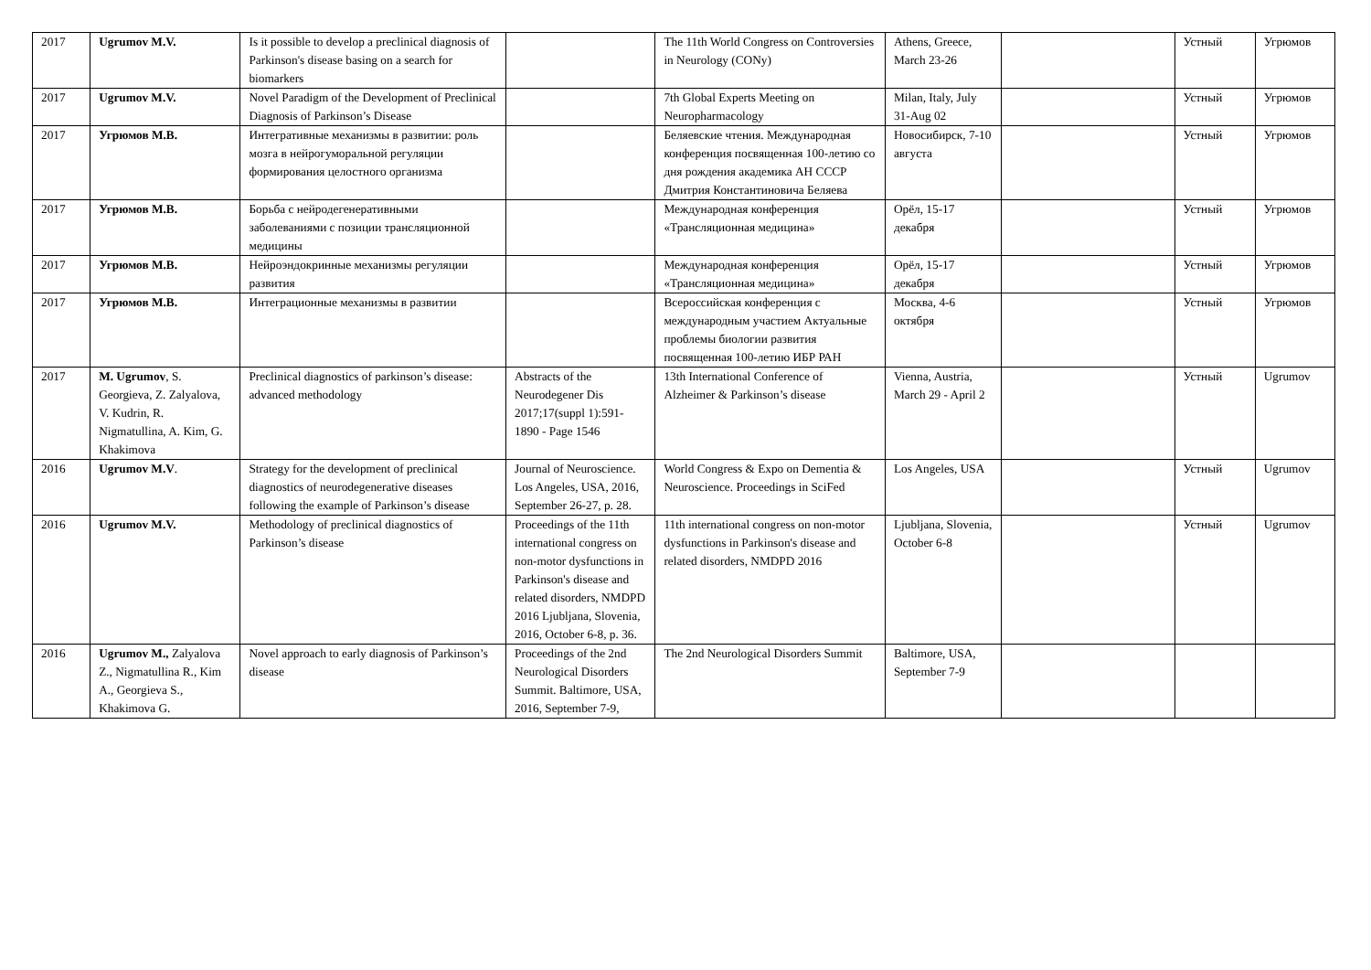| 2017 | Ugrumov M.V. | Is it possible to develop a preclinical diagnosis of Parkinson's disease basing on a search for biomarkers | | The 11th World Congress on Controversies in Neurology (CONy) | Athens, Greece, March 23-26 | | Устный | Угрюмов |
| 2017 | Ugrumov M.V. | Novel Paradigm of the Development of Preclinical Diagnosis of Parkinson’s Disease | | 7th Global Experts Meeting on Neuropharmacology | Milan, Italy, July 31-Aug 02 | | Устный | Угрюмов |
| 2017 | Угрюмов М.В. | Интегративные механизмы в развитии: роль мозга в нейрогуморальной регуляции формирования целостного организма | | Беляевские чтения. Международная конференция посвященная 100-летию со дня рождения академика АН СССР Дмитрия Константиновича Беляева | Новосибирск, 7-10 августа | | Устный | Угрюмов |
| 2017 | Угрюмов М.В. | Борьба с нейродегенеративными заболеваниями с позиции трансляционной медицины | | Международная конференция «Трансляционная медицина» | Орёл, 15-17 декабря | | Устный | Угрюмов |
| 2017 | Угрюмов М.В. | Нейроэндокринные механизмы регуляции развития | | Международная конференция «Трансляционная медицина» | Орёл, 15-17 декабря | | Устный | Угрюмов |
| 2017 | Угрюмов М.В. | Интеграционные механизмы в развитии | | Всероссийская конференция с международным участием Актуальные проблемы биологии развития посвященная 100-летию ИБР РАН | Москва, 4-6 октября | | Устный | Угрюмов |
| 2017 | M. Ugrumov , S. Georgieva, Z. Zalyalova, V. Kudrin, R. Nigmatullina, A. Kim, G. Khakimova | Preclinical diagnostics of parkinson’s disease: advanced methodology | Abstracts of the Neurodegener Dis 2017;17(suppl 1):591-1890 - Page 1546 | 13th International Conference of Alzheimer & Parkinson’s disease | Vienna, Austria, March 29 - April 2 | | Устный | Ugrumov |
| 2016 | Ugrumov M.V . | Strategy for the development of preclinical diagnostics of neurodegenerative diseases following the example of Parkinson’s disease | Journal of Neuroscience. Los Angeles, USA, 2016, September 26-27, p. 28. | World Congress & Expo on Dementia & Neuroscience. Proceedings in SciFed | Los Angeles, USA | | Устный | Ugrumov |
| 2016 | Ugrumov M.V. | Methodology of preclinical diagnostics of Parkinson’s disease | Proceedings of the 11th international congress on non-motor dysfunctions in Parkinson's disease and related disorders, NMDPD 2016 Ljubljana, Slovenia, 2016, October 6-8, p. 36. | 11th international congress on non-motor dysfunctions in Parkinson's disease and related disorders, NMDPD 2016 | Ljubljana, Slovenia, October 6-8 | | Устный | Ugrumov |
| 2016 | Ugrumov M., Zalyalova Z., Nigmatullina R., Kim A., Georgieva S., Khakimova G. | Novel approach to early diagnosis of Parkinson’s disease | Proceedings of the 2nd Neurological Disorders Summit. Baltimore, USA, 2016, September 7-9, | The 2nd Neurological Disorders Summit | Baltimore, USA, September 7-9 | | | |